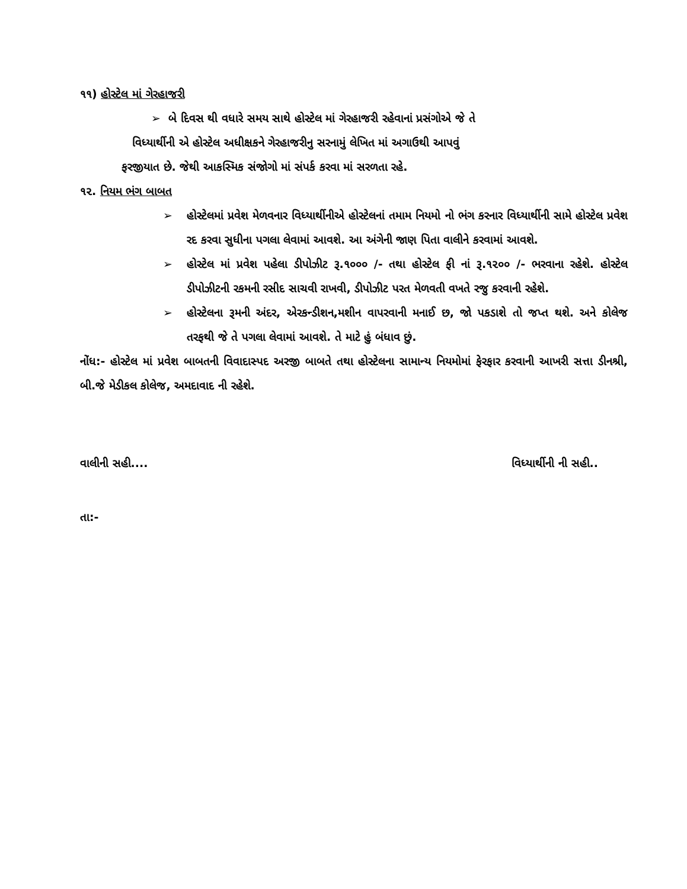૧૧) હોસ્ટેલ માં ગેરહાજરી
➢ બે દિવસ થી વધારે સમય સાથે હોસ્ટેલ માં ગેરહાજરી રહેવાનાં પ્રસંગોએ જે તે
વિધ્યાર્થીની એ હોસ્ટેલ અધીક્ષકને ગેરહાજરીનુ સરનામું લેખિત માં અગાઉથી આપવું
ફરજીયાત છે. જેથી આકસ્મિક સંજોગો માં સંપર્ક કરવા માં સરળતા રહે.
૧૨. નિયમ ભંગ બાબત
➢ હોસ્ટેલમાં પ્રવેશ મેળવનાર વિધ્યાર્થીનીએ હોસ્ટેલનાં તમામ નિયમો નો ભંગ કરનાર વિધ્યાર્થીની સામે હોસ્ટેલ પ્રવેશ રદ કરવા સુધીના પગલા લેવામાં આવશે. આ અંગેની જાણ પિતા વાલીને કરવામાં આવશે.
➢ હોસ્ટેલ માં પ્રવેશ પહેલા ડીપોઝીટ રૂ.૧૦૦૦ /- તથા હોસ્ટેલ ફી નાં રૂ.૧૨૦૦ /- ભરવાના રહેશે. હોસ્ટેલ ડીપોઝીટની રકમની રસીદ સાચવી રાખવી, ડીપોઝીટ પરત મેળવતી વખતે રજુ કરવાની રહેશે.
➢ હોસ્ટેલના રૂમની અંદર, એરકન્ડીશન,મશીન વાપરવાની મનાઈ છ, જો પકડાશે તો જપ્ત થશે. અને કોલેજ તરફથી જે તે પગલા લેવામાં આવશે. તે માટે હું બંધાવ છું.
નોંધ:- હોસ્ટેલ માં પ્રવેશ બાબતની વિવાદાસ્પદ અરજી બાબતે તથા હોસ્ટેલના સામાન્ય નિયમોમાં ફેરફાર કરવાની આખરી સત્તા ડીનશ્રી, બી.જે મેડીકલ કોલેજ, અમદાવાદ ની રહેશે.
વાલીની સહી.... વિધ્યાર્થીની ની સહી..
તા:-